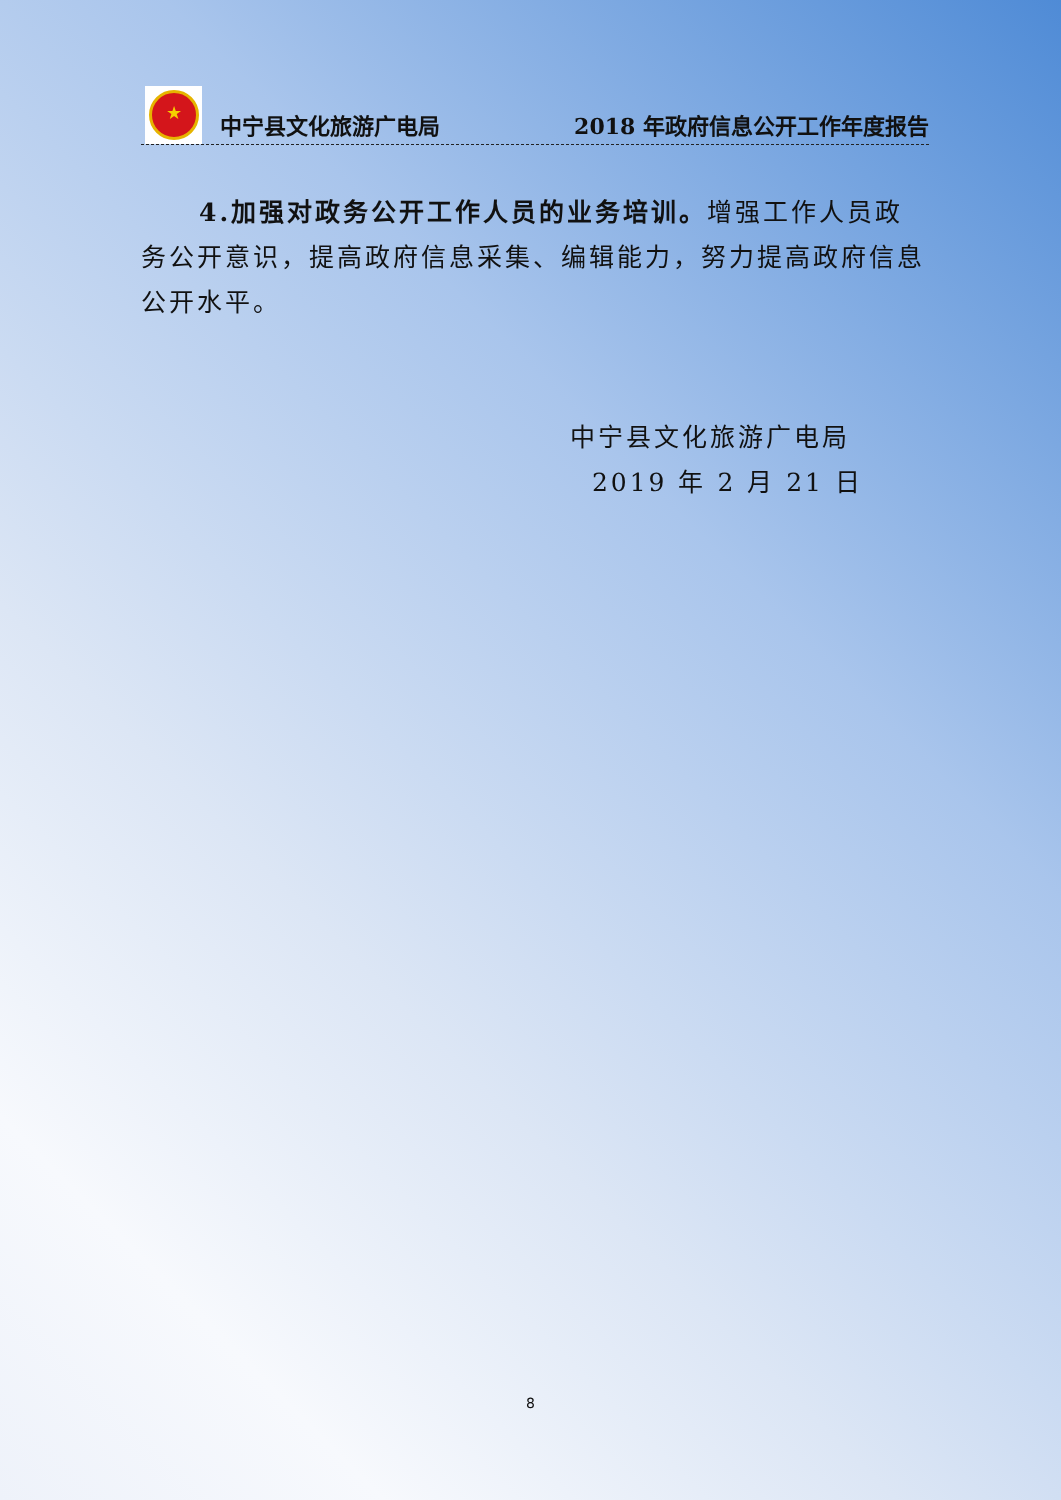★
中宁县文化旅游广电局 2018 年政府信息公开工作年度报告
4.加强对政务公开工作人员的业务培训。增强工作人员政务公开意识，提高政府信息采集、编辑能力，努力提高政府信息公开水平。
中宁县文化旅游广电局
2019 年 2 月 21 日
8